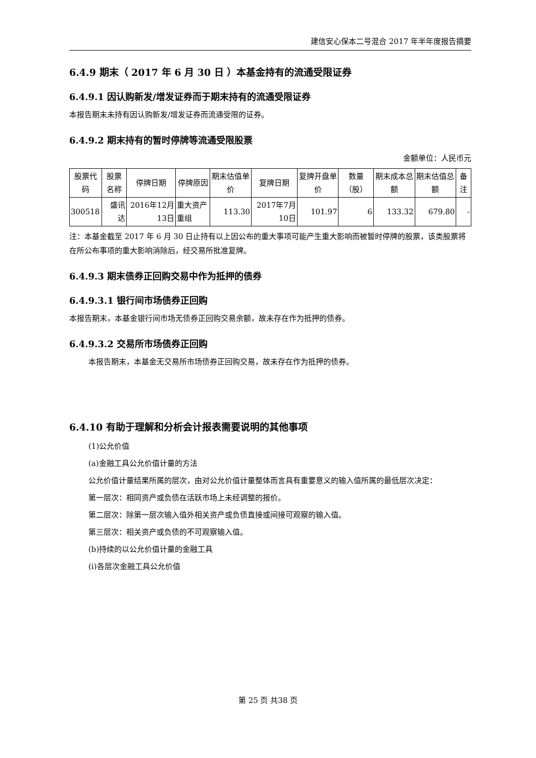建信安心保本二号混合 2017 年半年度报告摘要
6.4.9 期末（ 2017 年 6 月 30 日 ）本基金持有的流通受限证券
6.4.9.1 因认购新发/增发证券而于期末持有的流通受限证券
本报告期末未持有因认购新发/增发证券而流通受限的证券。
6.4.9.2 期末持有的暂时停牌等流通受限股票
金额单位：人民币元
| 股票代码 | 股票名称 | 停牌日期 | 停牌原因 | 期末估值单价 | 复牌日期 | 复牌开盘单价 | 数量（股） | 期末成本总额 | 期末估值总额 | 备注 |
| --- | --- | --- | --- | --- | --- | --- | --- | --- | --- | --- |
| 300518 | 盛讯达 | 2016年12月13日 | 重大资产重组 | 113.30 | 2017年7月10日 | 101.97 | 6 | 133.32 | 679.80 | - |
注：本基金截至 2017 年 6 月 30 日止持有以上因公布的重大事项可能产生重大影响而被暂时停牌的股票，该类股票将在所公布事项的重大影响消除后，经交易所批准复牌。
6.4.9.3 期末债券正回购交易中作为抵押的债券
6.4.9.3.1 银行间市场债券正回购
本报告期末，本基金银行间市场无债券正回购交易余额，故未存在作为抵押的债券。
6.4.9.3.2 交易所市场债券正回购
本报告期末，本基金无交易所市场债券正回购交易，故未存在作为抵押的债券。
6.4.10 有助于理解和分析会计报表需要说明的其他事项
(1)公允价值
(a)金融工具公允价值计量的方法
公允价值计量结果所属的层次，由对公允价值计量整体而言具有重要意义的输入值所属的最低层次决定：
第一层次：相同资产或负债在活跃市场上未经调整的报价。
第二层次：除第一层次输入值外相关资产或负债直接或间接可观察的输入值。
第三层次：相关资产或负债的不可观察输入值。
(b)持续的以公允价值计量的金融工具
(i)各层次金融工具公允价值
第 25 页 共38 页